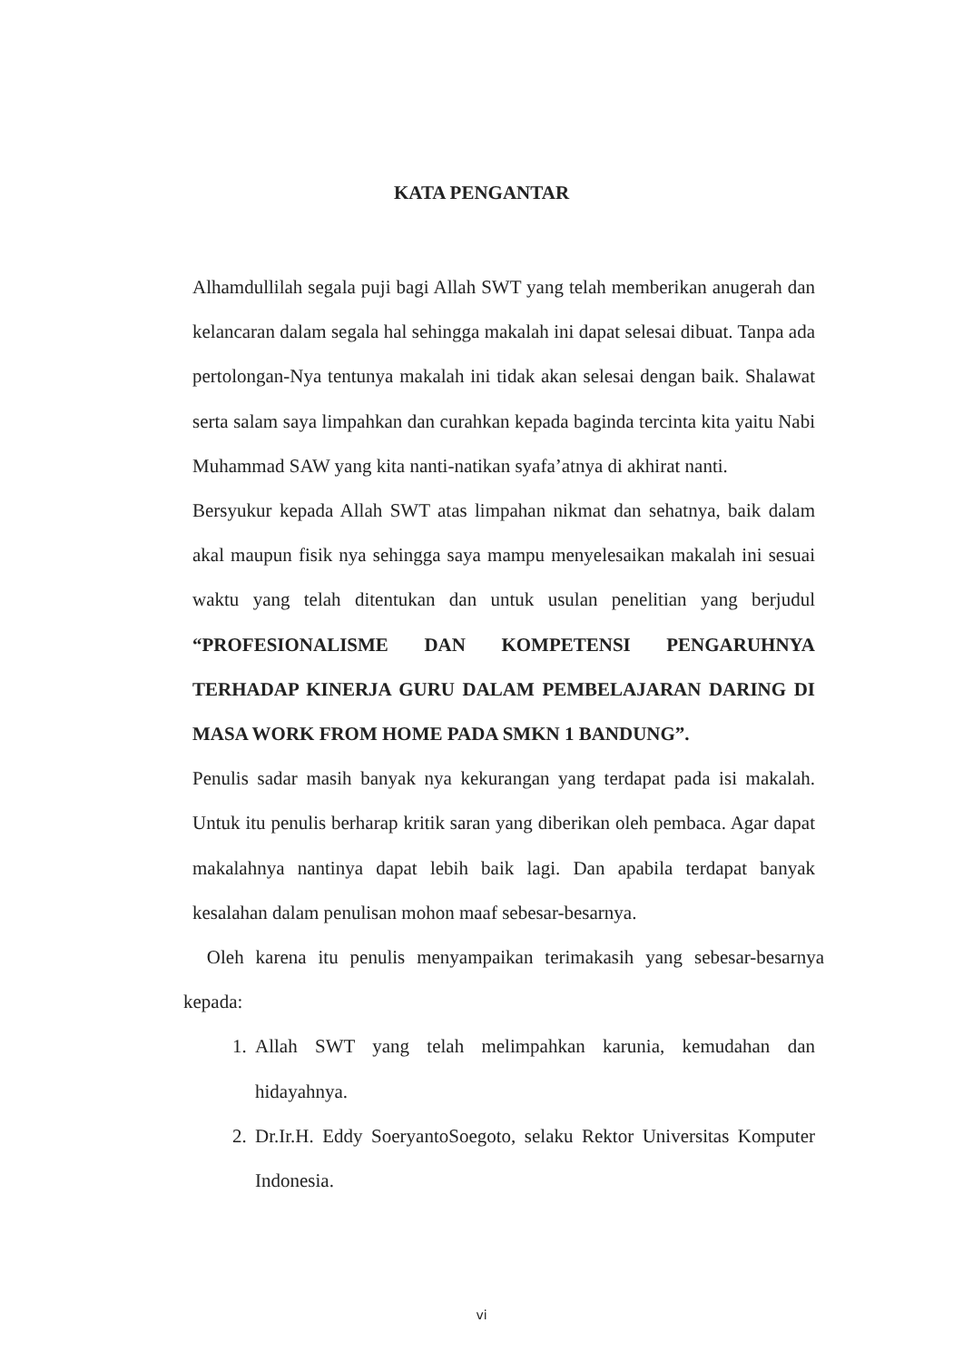KATA PENGANTAR
Alhamdullilah segala puji bagi Allah SWT yang telah memberikan anugerah dan kelancaran dalam segala hal sehingga makalah ini dapat selesai dibuat. Tanpa ada pertolongan-Nya tentunya makalah ini tidak akan selesai dengan baik. Shalawat serta salam saya limpahkan dan curahkan kepada baginda tercinta kita yaitu Nabi Muhammad SAW yang kita nanti-natikan syafa’atnya di akhirat nanti.
Bersyukur kepada Allah SWT atas limpahan nikmat dan sehatnya, baik dalam akal maupun fisik nya sehingga saya mampu menyelesaikan makalah ini sesuai waktu yang telah ditentukan dan untuk usulan penelitian yang berjudul “PROFESIONALISME DAN KOMPETENSI PENGARUHNYA TERHADAP KINERJA GURU DALAM PEMBELAJARAN DARING DI MASA WORK FROM HOME PADA SMKN 1 BANDUNG”.
Penulis sadar masih banyak nya kekurangan yang terdapat pada isi makalah. Untuk itu penulis berharap kritik saran yang diberikan oleh pembaca. Agar dapat makalahnya nantinya dapat lebih baik lagi. Dan apabila terdapat banyak kesalahan dalam penulisan mohon maaf sebesar-besarnya.
Oleh karena itu penulis menyampaikan terimakasih yang sebesar-besarnya kepada:
1. Allah SWT yang telah melimpahkan karunia, kemudahan dan hidayahnya.
2. Dr.Ir.H. Eddy SoeryantoSoegoto, selaku Rektor Universitas Komputer Indonesia.
vi